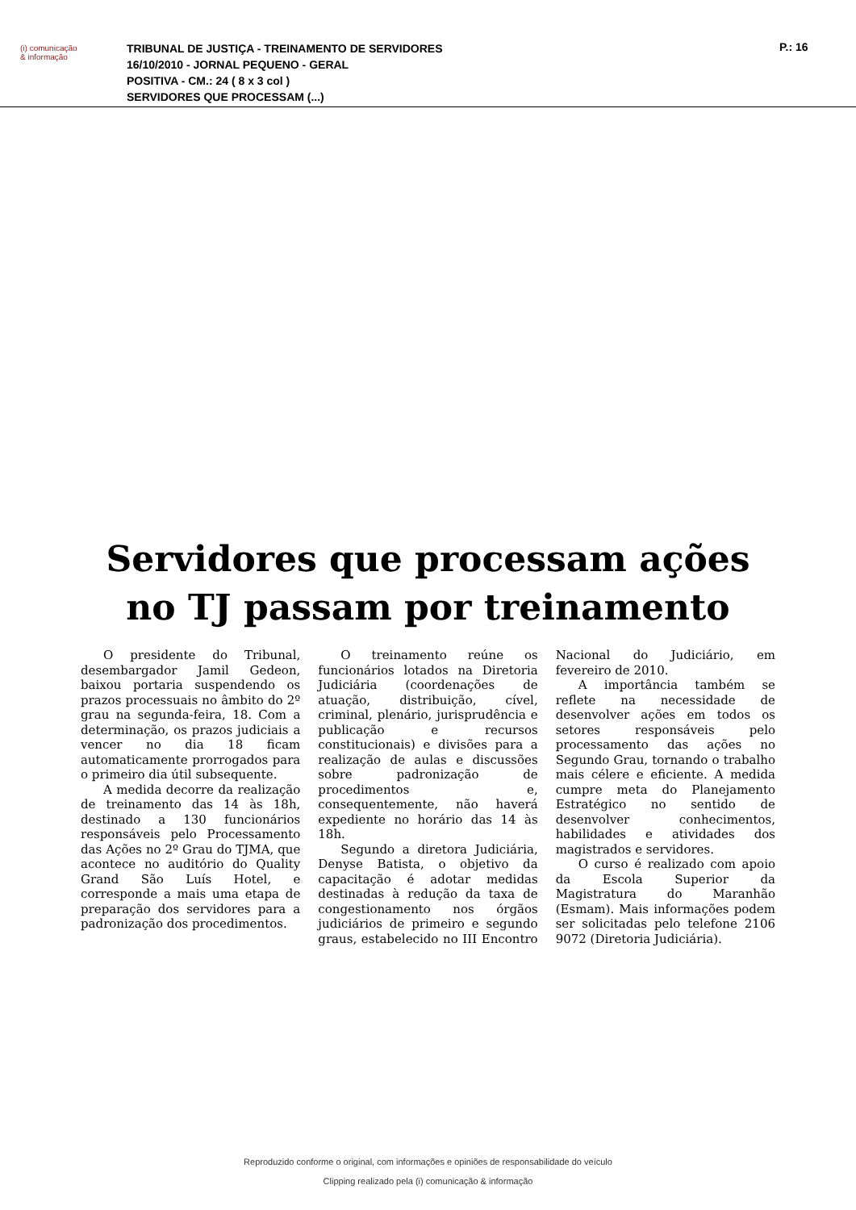(i) comunicação
& informação
TRIBUNAL DE JUSTIÇA - TREINAMENTO DE SERVIDORES
16/10/2010 - JORNAL PEQUENO - GERAL
POSITIVA - CM.: 24 ( 8 x 3 col )
SERVIDORES QUE PROCESSAM (...)
P.: 16
Servidores que processam ações
no TJ passam por treinamento
O presidente do Tribunal, desembargador Jamil Gedeon, baixou portaria suspendendo os prazos processuais no âmbito do 2º grau na segunda-feira, 18. Com a determinação, os prazos judiciais a vencer no dia 18 ficam automaticamente prorrogados para o primeiro dia útil subsequente.
A medida decorre da realização de treinamento das 14 às 18h, destinado a 130 funcionários responsáveis pelo Processamento das Ações no 2º Grau do TJMA, que acontece no auditório do Quality Grand São Luís Hotel, e corresponde a mais uma etapa de preparação dos servidores para a padronização dos procedimentos.
O treinamento reúne os funcionários lotados na Diretoria Judiciária (coordenações de atuação, distribuição, cível, criminal, plenário, jurisprudência e publicação e recursos constitucionais) e divisões para a realização de aulas e discussões sobre padronização de procedimentos e, consequentemente, não haverá expediente no horário das 14 às 18h.
Segundo a diretora Judiciária, Denyse Batista, o objetivo da capacitação é adotar medidas destinadas à redução da taxa de congestionamento nos órgãos judiciários de primeiro e segundo graus, estabelecido no III Encontro Nacional do Judiciário, em fevereiro de 2010.
A importância também se reflete na necessidade de desenvolver ações em todos os setores responsáveis pelo processamento das ações no Segundo Grau, tornando o trabalho mais célere e eficiente. A medida cumpre meta do Planejamento Estratégico no sentido de desenvolver conhecimentos, habilidades e atividades dos magistrados e servidores.
O curso é realizado com apoio da Escola Superior da Magistratura do Maranhão (Esmam). Mais informações podem ser solicitadas pelo telefone 2106 9072 (Diretoria Judiciária).
Reproduzido conforme o original, com informações e opiniões de responsabilidade do veículo
Clipping realizado pela (i) comunicação & informação